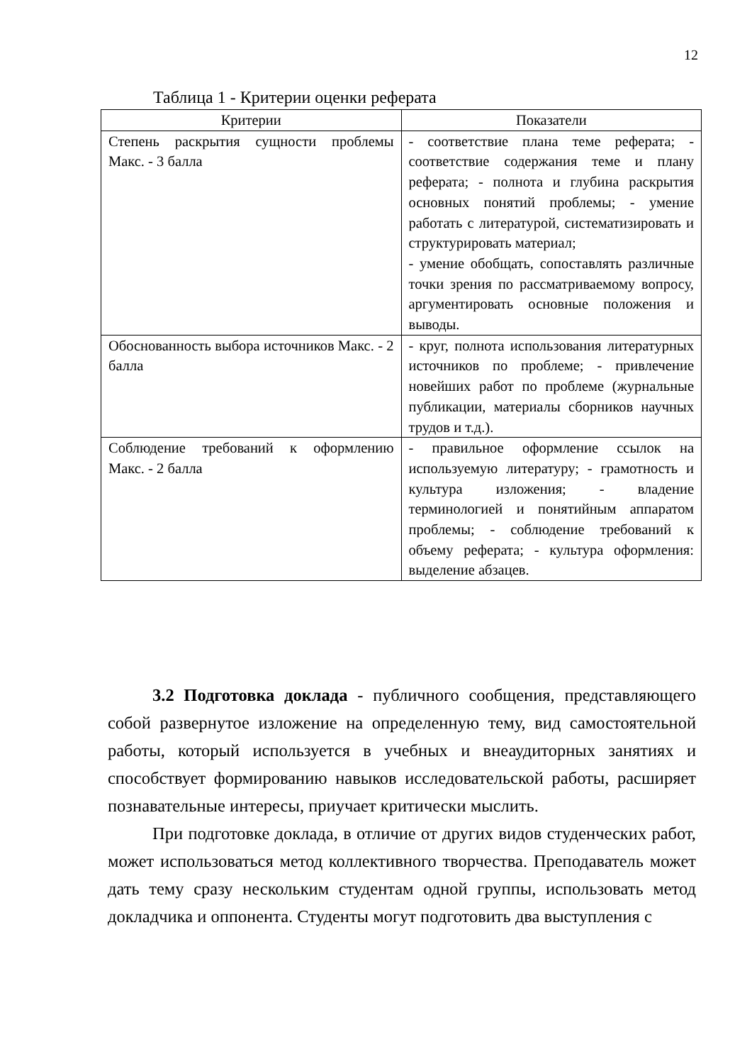12
Таблица 1 - Критерии оценки реферата
| Критерии | Показатели |
| --- | --- |
| Степень раскрытия сущности проблемы Макс. - 3 балла | - соответствие плана теме реферата; - соответствие содержания теме и плану реферата; - полнота и глубина раскрытия основных понятий проблемы; - умение работать с литературой, систематизировать и структурировать материал; - умение обобщать, сопоставлять различные точки зрения по рассматриваемому вопросу, аргументировать основные положения и выводы. |
| Обоснованность выбора источников Макс. - 2 балла | - круг, полнота использования литературных источников по проблеме; - привлечение новейших работ по проблеме (журнальные публикации, материалы сборников научных трудов и т.д.). |
| Соблюдение требований к оформлению Макс. - 2 балла | - правильное оформление ссылок на используемую литературу; - грамотность и культура изложения; - владение терминологией и понятийным аппаратом проблемы; - соблюдение требований к объему реферата; - культура оформления: выделение абзацев. |
3.2 Подготовка доклада - публичного сообщения, представляющего собой развернутое изложение на определенную тему, вид самостоятельной работы, который используется в учебных и внеаудиторных занятиях и способствует формированию навыков исследовательской работы, расширяет познавательные интересы, приучает критически мыслить.
При подготовке доклада, в отличие от других видов студенческих работ, может использоваться метод коллективного творчества. Преподаватель может дать тему сразу нескольким студентам одной группы, использовать метод докладчика и оппонента. Студенты могут подготовить два выступления с